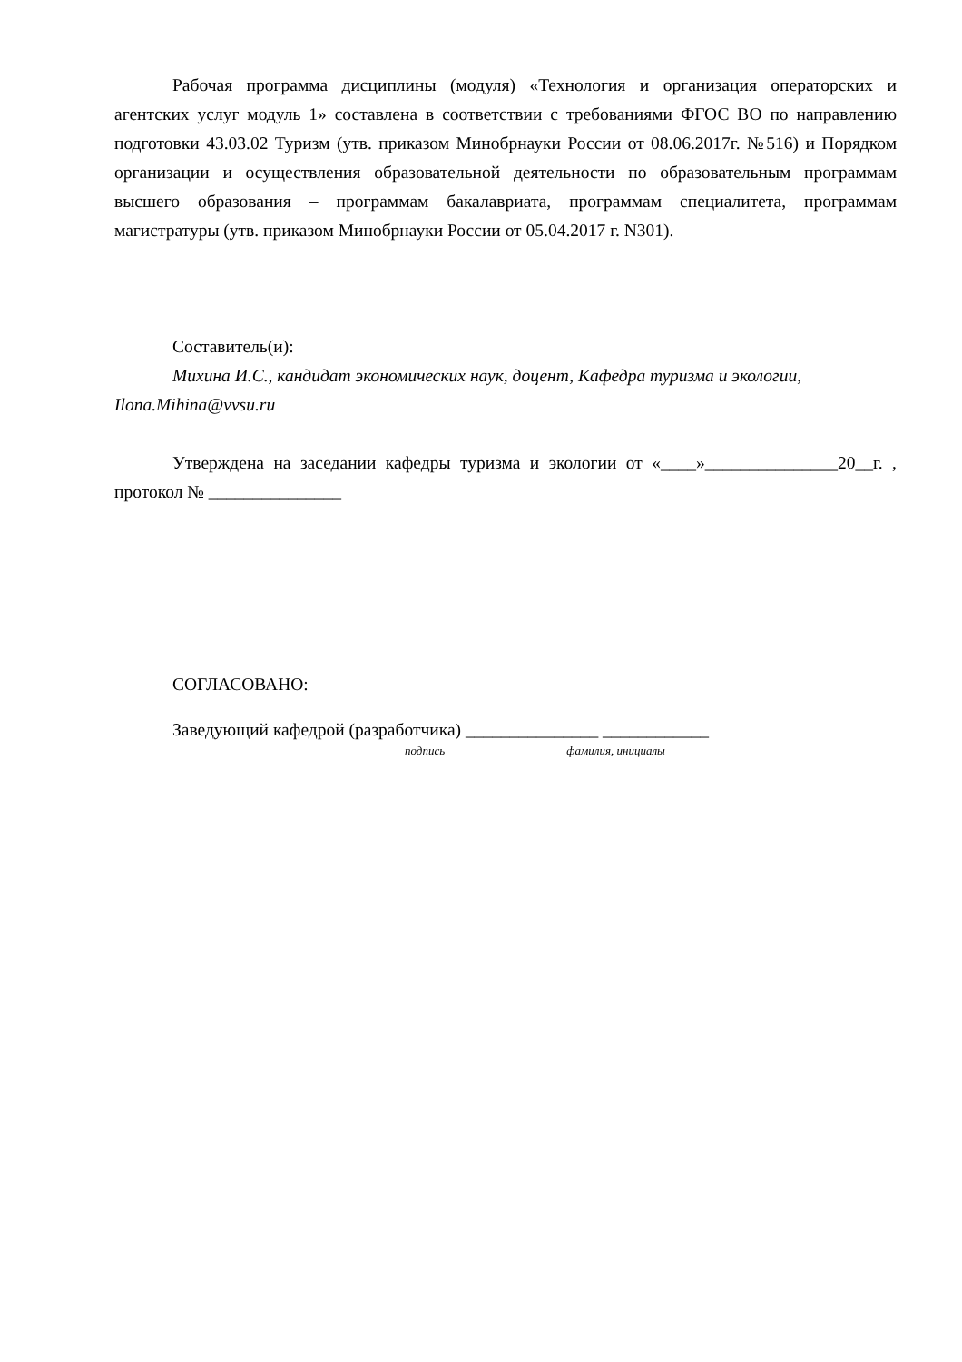Рабочая программа дисциплины (модуля) «Технология и организация операторских и агентских услуг модуль 1» составлена в соответствии с требованиями ФГОС ВО по направлению подготовки 43.03.02 Туризм (утв. приказом Минобрнауки России от 08.06.2017г. №516) и Порядком организации и осуществления образовательной деятельности по образовательным программам высшего образования – программам бакалавриата, программам специалитета, программам магистратуры (утв. приказом Минобрнауки России от 05.04.2017 г. N301).
Составитель(и):
Михина И.С., кандидат экономических наук, доцент, Кафедра туризма и экологии, Ilona.Mihina@vvsu.ru
Утверждена на заседании кафедры туризма и экологии от «____»_______________20__г. , протокол № _______________
СОГЛАСОВАНО:
Заведующий кафедрой (разработчика) _______________ ____________
подпись фамилия, инициалы